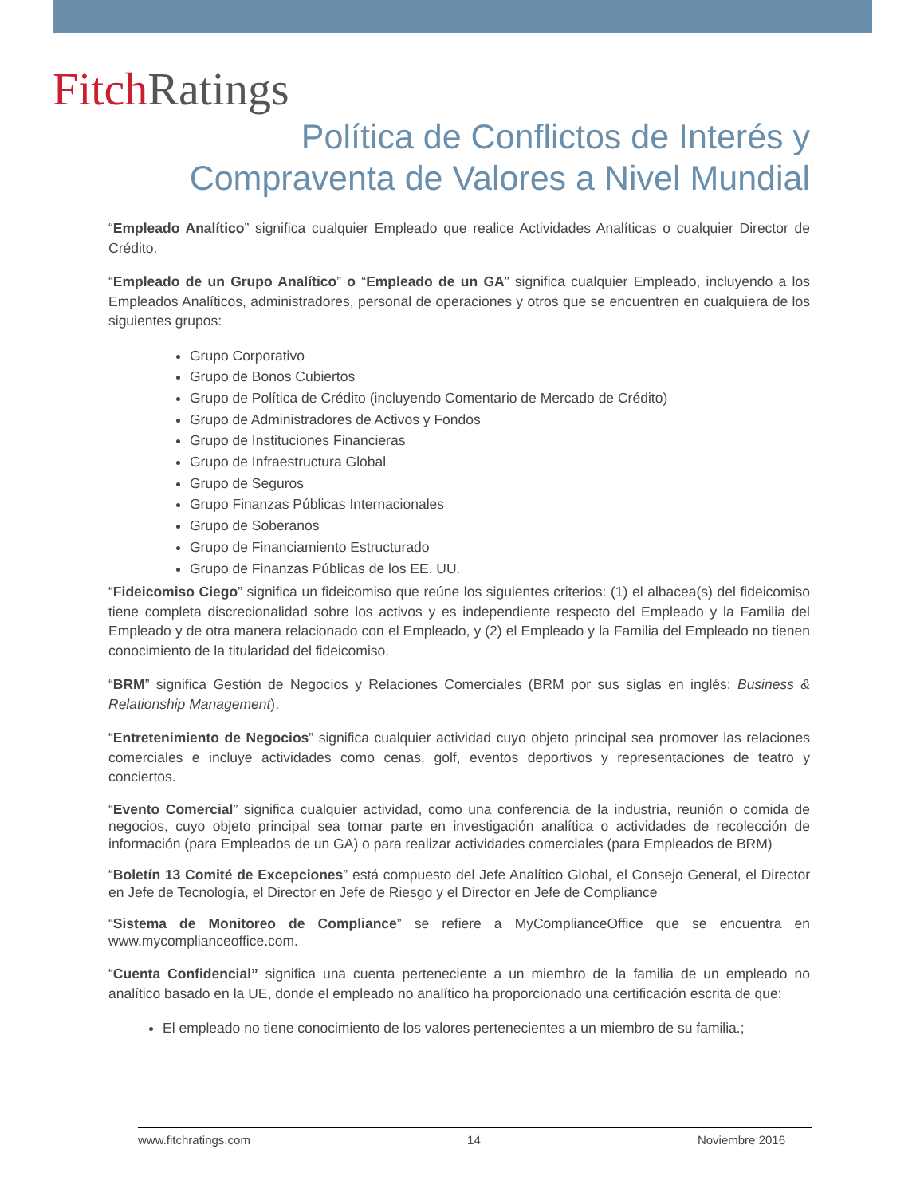Fitch Ratings
Política de Conflictos de Interés y
Compraventa de Valores a Nivel Mundial
“Empleado Analítico” significa cualquier Empleado que realice Actividades Analíticas o cualquier Director de Crédito.
“Empleado de un Grupo Analítico” o “Empleado de un GA” significa cualquier Empleado, incluyendo a los Empleados Analíticos, administradores, personal de operaciones y otros que se encuentren en cualquiera de los siguientes grupos:
Grupo Corporativo
Grupo de Bonos Cubiertos
Grupo de Política de Crédito (incluyendo Comentario de Mercado de Crédito)
Grupo de Administradores de Activos y Fondos
Grupo de Instituciones Financieras
Grupo de Infraestructura Global
Grupo de Seguros
Grupo Finanzas Públicas Internacionales
Grupo de Soberanos
Grupo de Financiamiento Estructurado
Grupo de Finanzas Públicas de los EE. UU.
“Fideicomiso Ciego” significa un fideicomiso que reúne los siguientes criterios: (1) el albacea(s) del fideicomiso tiene completa discrecionalidad sobre los activos y es independiente respecto del Empleado y la Familia del Empleado y de otra manera relacionado con el Empleado, y (2) el Empleado y la Familia del Empleado no tienen conocimiento de la titularidad del fideicomiso.
“BRM” significa Gestión de Negocios y Relaciones Comerciales (BRM por sus siglas en inglés: Business & Relationship Management).
“Entretenimiento de Negocios” significa cualquier actividad cuyo objeto principal sea promover las relaciones comerciales e incluye actividades como cenas, golf, eventos deportivos y representaciones de teatro y conciertos.
“Evento Comercial” significa cualquier actividad, como una conferencia de la industria, reunión o comida de negocios, cuyo objeto principal sea tomar parte en investigación analítica o actividades de recolección de información (para Empleados de un GA) o para realizar actividades comerciales (para Empleados de BRM)
“Boletín 13 Comité de Excepciones” está compuesto del Jefe Analítico Global, el Consejo General, el Director en Jefe de Tecnología, el Director en Jefe de Riesgo y el Director en Jefe de Compliance
“Sistema de Monitoreo de Compliance” se refiere a MyComplianceOffice que se encuentra en www.mycomplianceoffice.com.
“Cuenta Confidencial” significa una cuenta perteneciente a un miembro de la familia de un empleado no analítico basado en la UE, donde el empleado no analítico ha proporcionado una certificación escrita de que:
El empleado no tiene conocimiento de los valores pertenecientes a un miembro de su familia.;
www.fitchratings.com 14 Noviembre 2016